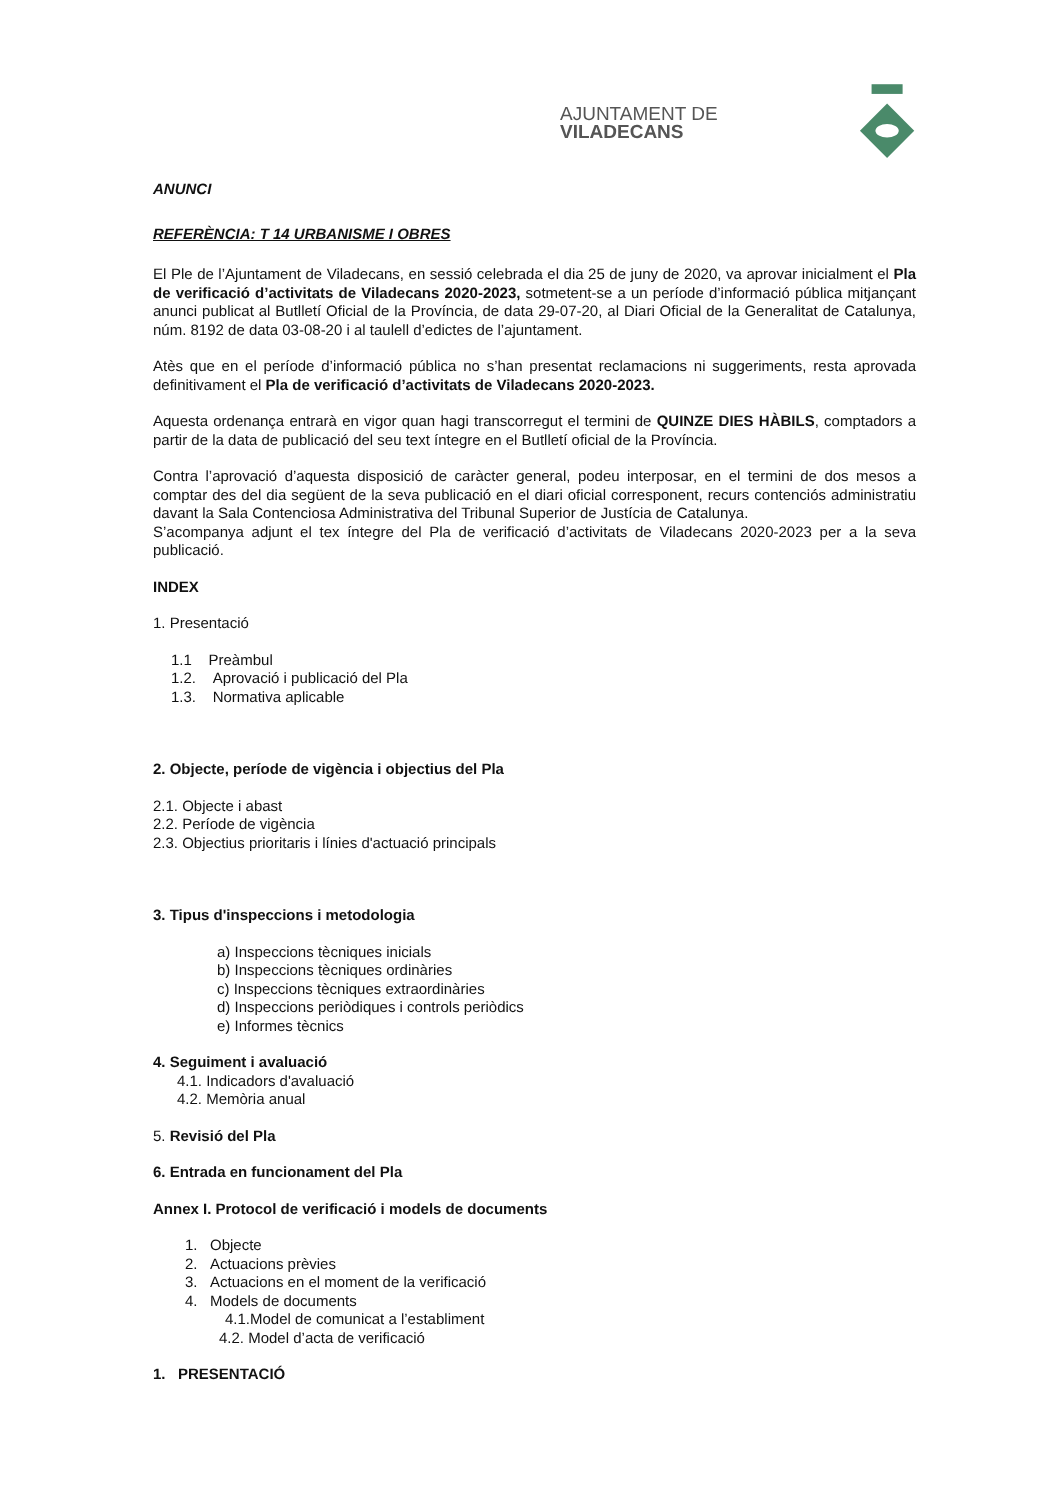AJUNTAMENT DE VILADECANS
ANUNCI
REFERÈNCIA: T 14 URBANISME I OBRES
El Ple de l’Ajuntament de Viladecans, en sessió celebrada el dia 25 de juny de 2020, va aprovar inicialment el Pla de verificació d’activitats de Viladecans 2020-2023, sotmetent-se a un període d’informació pública mitjançant anunci publicat al Butlletí Oficial de la Província, de data 29-07-20, al Diari Oficial de la Generalitat de Catalunya, núm. 8192 de data 03-08-20 i al taulell d’edictes de l’ajuntament.
Atès que en el període d’informació pública no s’han presentat reclamacions ni suggeriments, resta aprovada definitivament el Pla de verificació d’activitats de Viladecans 2020-2023.
Aquesta ordenança entrarà en vigor quan hagi transcorregut el termini de QUINZE DIES HÀBILS, comptadors a partir de la data de publicació del seu text íntegre en el Butlletí oficial de la Província.
Contra l’aprovació d’aquesta disposició de caràcter general, podeu interposar, en el termini de dos mesos a comptar des del dia següent de la seva publicació en el diari oficial corresponent, recurs contenciós administratiu davant la Sala Contenciosa Administrativa del Tribunal Superior de Justícia de Catalunya.
S’acompanya adjunt el tex íntegre del Pla de verificació d’activitats de Viladecans 2020-2023 per a la seva publicació.
INDEX
1. Presentació
1.1 Preàmbul
1.2. Aprovació i publicació del Pla
1.3. Normativa aplicable
2. Objecte, període de vigència i objectius del Pla
2.1. Objecte i abast
2.2. Període de vigència
2.3. Objectius prioritaris i línies d'actuació principals
3. Tipus d'inspeccions i metodologia
a) Inspeccions tècniques inicials
b) Inspeccions tècniques ordinàries
c) Inspeccions tècniques extraordinàries
d) Inspeccions periòdiques i controls periòdics
e) Informes tècnics
4. Seguiment i avaluació
4.1. Indicadors d'avaluació
4.2. Memòria anual
5. Revisió del Pla
6. Entrada en funcionament del Pla
Annex I. Protocol de verificació i models de documents
1. Objecte
2. Actuacions prèvies
3. Actuacions en el moment de la verificació
4. Models de documents
4.1.Model de comunicat a l’establiment
4.2. Model d’acta de verificació
1. PRESENTACIÓ